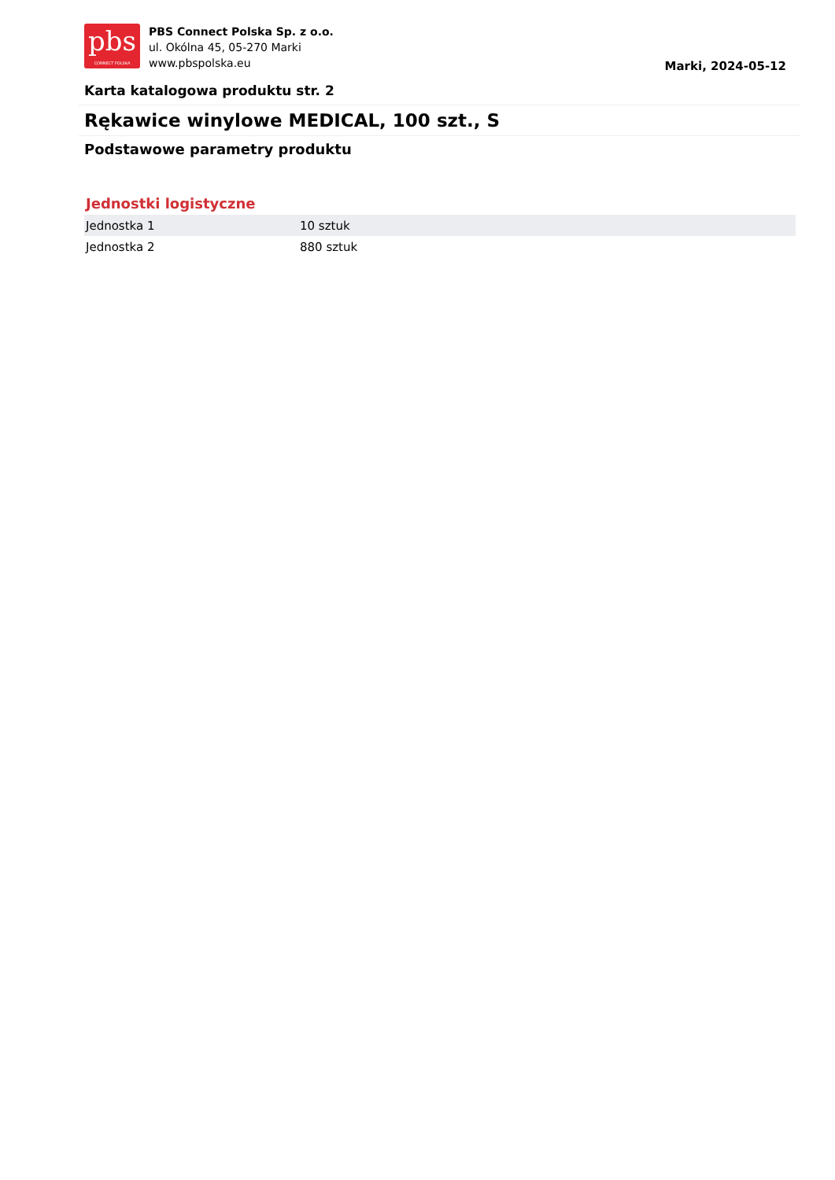pbs
CONNECT POLSKA
PBS Connect Polska Sp. z o.o.
ul. Okólna 45, 05-270 Marki
www.pbspolska.eu
Marki, 2024-05-12
Karta katalogowa produktu str. 2
Rękawice winylowe MEDICAL, 100 szt., S
Podstawowe parametry produktu
Jednostki logistyczne
| Jednostka 1 | 10 sztuk |
| Jednostka 2 | 880 sztuk |